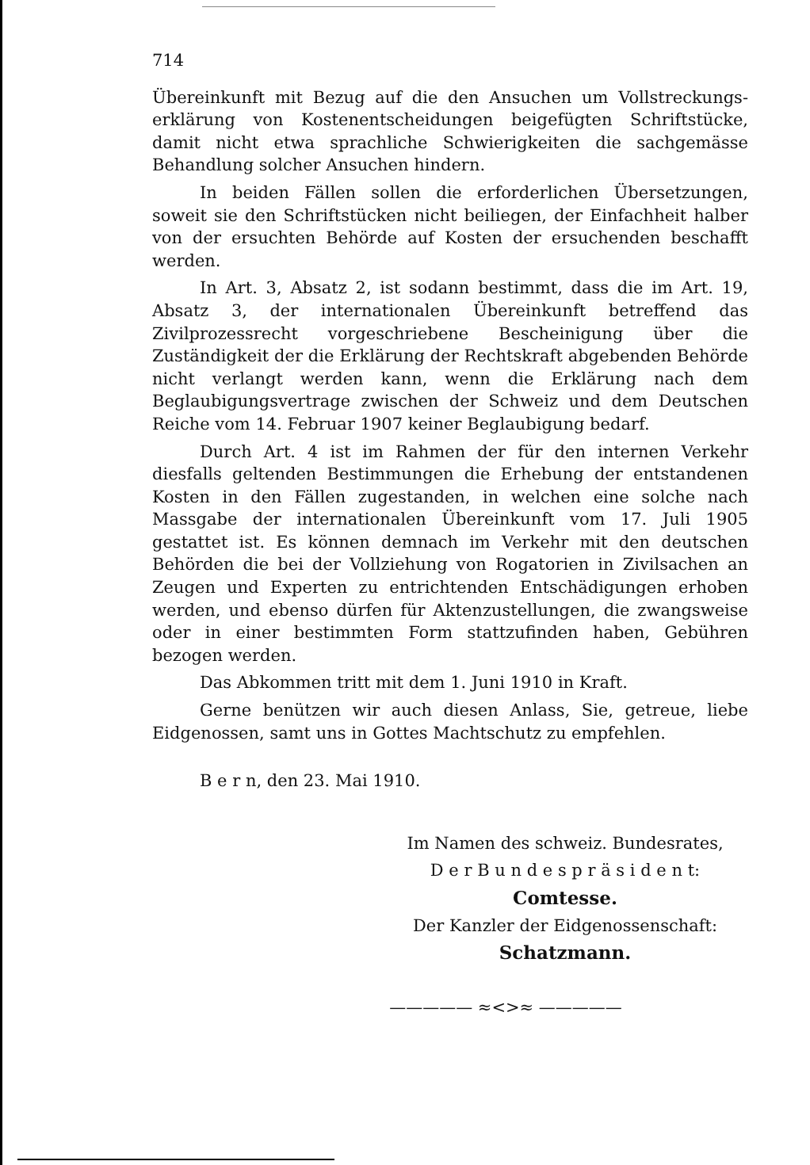714
Übereinkunft mit Bezug auf die den Ansuchen um Vollstreckungs-erklärung von Kostenentscheidungen beigefügten Schriftstücke, damit nicht etwa sprachliche Schwierigkeiten die sachgemässe Behandlung solcher Ansuchen hindern.
In beiden Fällen sollen die erforderlichen Übersetzungen, soweit sie den Schriftstücken nicht beiliegen, der Einfachheit halber von der ersuchten Behörde auf Kosten der ersuchenden beschafft werden.
In Art. 3, Absatz 2, ist sodann bestimmt, dass die im Art. 19, Absatz 3, der internationalen Übereinkunft betreffend das Zivilprozessrecht vorgeschriebene Bescheinigung über die Zuständigkeit der die Erklärung der Rechtskraft abgebenden Behörde nicht verlangt werden kann, wenn die Erklärung nach dem Beglaubigungsvertrage zwischen der Schweiz und dem Deutschen Reiche vom 14. Februar 1907 keiner Beglaubigung bedarf.
Durch Art. 4 ist im Rahmen der für den internen Verkehr diesfalls geltenden Bestimmungen die Erhebung der entstandenen Kosten in den Fällen zugestanden, in welchen eine solche nach Massgabe der internationalen Übereinkunft vom 17. Juli 1905 gestattet ist. Es können demnach im Verkehr mit den deutschen Behörden die bei der Vollziehung von Rogatorien in Zivilsachen an Zeugen und Experten zu entrichtenden Entschädigungen erhoben werden, und ebenso dürfen für Aktenzustellungen, die zwangsweise oder in einer bestimmten Form stattzufinden haben, Gebühren bezogen werden.
Das Abkommen tritt mit dem 1. Juni 1910 in Kraft.
Gerne benützen wir auch diesen Anlass, Sie, getreue, liebe Eidgenossen, samt uns in Gottes Machtschutz zu empfehlen.
B e r n, den 23. Mai 1910.
Im Namen des schweiz. Bundesrates,
D e r B u n d e s p r ä s i d e n t:
Comtesse.
Der Kanzler der Eidgenossenschaft:
Schatzmann.
————— ≈<>≈ —————